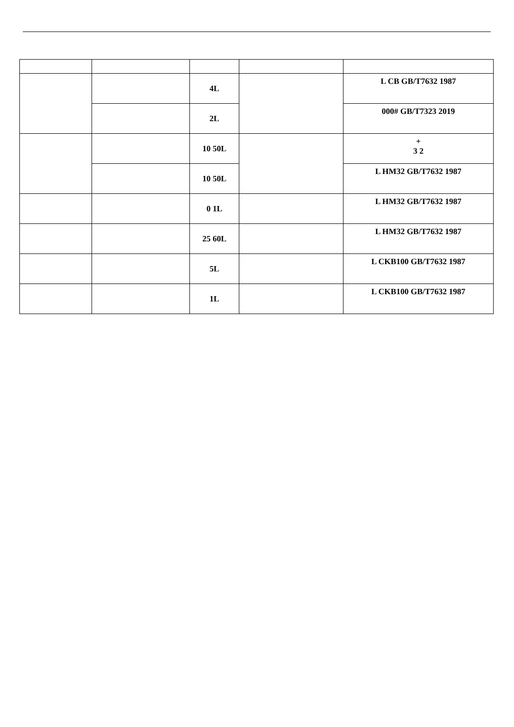| | | 4L | | L CB GB/T7632 1987 |
| | | 2L | | 000# GB/T7323 2019 |
| | | 10 50L | | + 3 2 |
| | | 10 50L | | L HM32 GB/T7632 1987 |
| | | 0 1L | | L HM32 GB/T7632 1987 |
| | | 25 60L | | L HM32 GB/T7632 1987 |
| | | 5L | | L CKB100 GB/T7632 1987 |
| | | 1L | | L CKB100 GB/T7632 1987 |